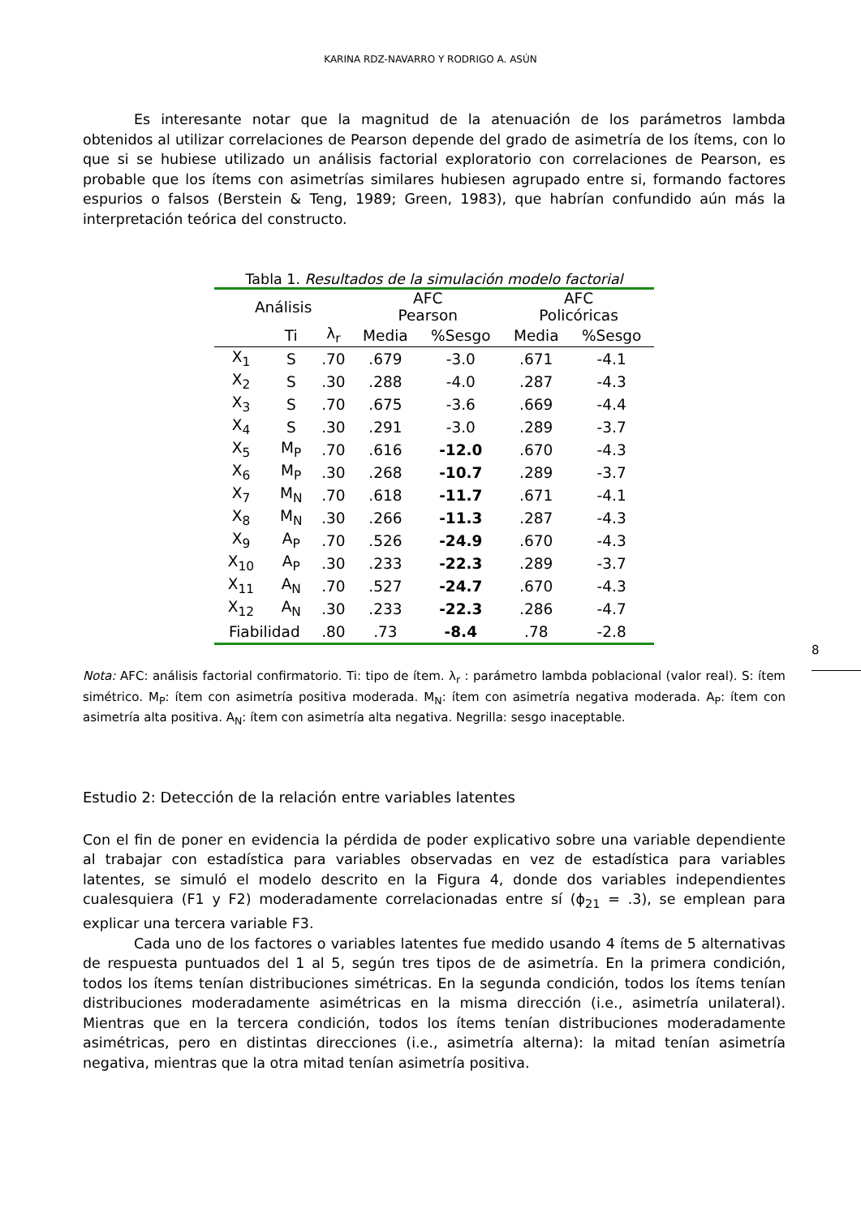KARINA RDZ-NAVARRO Y RODRIGO A. ASÚN
Es interesante notar que la magnitud de la atenuación de los parámetros lambda obtenidos al utilizar correlaciones de Pearson depende del grado de asimetría de los ítems, con lo que si se hubiese utilizado un análisis factorial exploratorio con correlaciones de Pearson, es probable que los ítems con asimetrías similares hubiesen agrupado entre si, formando factores espurios o falsos (Berstein & Teng, 1989; Green, 1983), que habrían confundido aún más la interpretación teórica del constructo.
Tabla 1. Resultados de la simulación modelo factorial
| Análisis | | | AFC Pearson | | AFC Policóricas | |
| --- | --- | --- | --- | --- | --- | --- |
| | Ti | λ<sub>r</sub> | Media | %Sesgo | Media | %Sesgo |
| X<sub>1</sub> | S | .70 | .679 | -3.0 | .671 | -4.1 |
| X<sub>2</sub> | S | .30 | .288 | -4.0 | .287 | -4.3 |
| X<sub>3</sub> | S | .70 | .675 | -3.6 | .669 | -4.4 |
| X<sub>4</sub> | S | .30 | .291 | -3.0 | .289 | -3.7 |
| X<sub>5</sub> | M<sub>P</sub> | .70 | .616 | -12.0 | .670 | -4.3 |
| X<sub>6</sub> | M<sub>P</sub> | .30 | .268 | -10.7 | .289 | -3.7 |
| X<sub>7</sub> | M<sub>N</sub> | .70 | .618 | -11.7 | .671 | -4.1 |
| X<sub>8</sub> | M<sub>N</sub> | .30 | .266 | -11.3 | .287 | -4.3 |
| X<sub>9</sub> | A<sub>P</sub> | .70 | .526 | -24.9 | .670 | -4.3 |
| X<sub>10</sub> | A<sub>P</sub> | .30 | .233 | -22.3 | .289 | -3.7 |
| X<sub>11</sub> | A<sub>N</sub> | .70 | .527 | -24.7 | .670 | -4.3 |
| X<sub>12</sub> | A<sub>N</sub> | .30 | .233 | -22.3 | .286 | -4.7 |
| Fiabilidad | | .80 | .73 | -8.4 | .78 | -2.8 |
Nota: AFC: análisis factorial confirmatorio. Ti: tipo de ítem. λ<sub>r</sub> : parámetro lambda poblacional (valor real). S: ítem simétrico. M<sub>P</sub>: ítem con asimetría positiva moderada. M<sub>N</sub>: ítem con asimetría negativa moderada. A<sub>P</sub>: ítem con asimetría alta positiva. A<sub>N</sub>: ítem con asimetría alta negativa. Negrilla: sesgo inaceptable.
Estudio 2: Detección de la relación entre variables latentes
Con el fin de poner en evidencia la pérdida de poder explicativo sobre una variable dependiente al trabajar con estadística para variables observadas en vez de estadística para variables latentes, se simuló el modelo descrito en la Figura 4, donde dos variables independientes cualesquiera (F1 y F2) moderadamente correlacionadas entre sí (ϕ<sub>21</sub> = .3), se emplean para explicar una tercera variable F3.
Cada uno de los factores o variables latentes fue medido usando 4 ítems de 5 alternativas de respuesta puntuados del 1 al 5, según tres tipos de de asimetría. En la primera condición, todos los ítems tenían distribuciones simétricas. En la segunda condición, todos los ítems tenían distribuciones moderadamente asimétricas en la misma dirección (i.e., asimetría unilateral). Mientras que en la tercera condición, todos los ítems tenían distribuciones moderadamente asimétricas, pero en distintas direcciones (i.e., asimetría alterna): la mitad tenían asimetría negativa, mientras que la otra mitad tenían asimetría positiva.
8